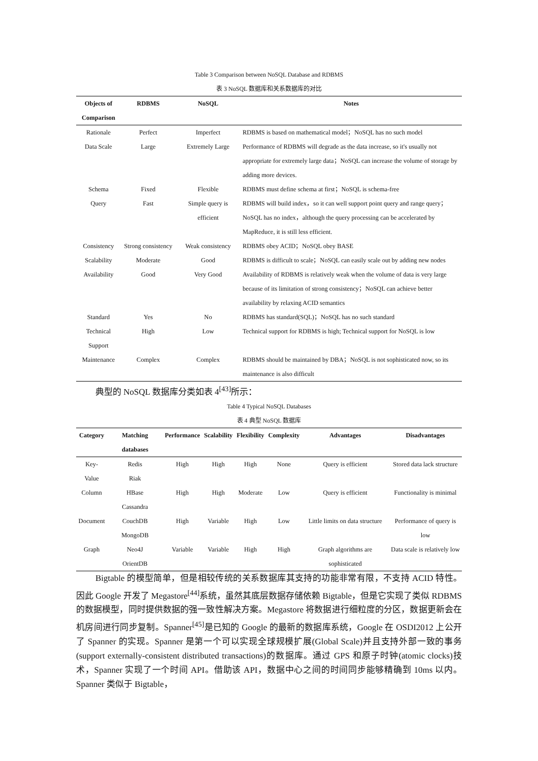Table 3 Comparison between NoSQL Database and RDBMS
表 3 NoSQL 数据库和关系数据库的对比
| Objects of Comparison | RDBMS | NoSQL | Notes |
| --- | --- | --- | --- |
| Rationale | Perfect | Imperfect | RDBMS is based on mathematical model；NoSQL has no such model |
| Data Scale | Large | Extremely Large | Performance of RDBMS will degrade as the data increase, so it's usually not appropriate for extremely large data；NoSQL can increase the volume of storage by adding more devices. |
| Schema | Fixed | Flexible | RDBMS must define schema at first；NoSQL is schema-free |
| Query | Fast | Simple query is efficient | RDBMS will build index，so it can well support point query and range query；NoSQL has no index，although the query processing can be accelerated by MapReduce, it is still less efficient. |
| Consistency | Strong consistency | Weak consistency | RDBMS obey ACID；NoSQL obey BASE |
| Scalability | Moderate | Good | RDBMS is difficult to scale；NoSQL can easily scale out by adding new nodes |
| Availability | Good | Very Good | Availability of RDBMS is relatively weak when the volume of data is very large because of its limitation of strong consistency；NoSQL can achieve better availability by relaxing ACID semantics |
| Standard | Yes | No | RDBMS has standard(SQL)；NoSQL has no such standard |
| Technical Support | High | Low | Technical support for RDBMS is high; Technical support for NoSQL is low |
| Maintenance | Complex | Complex | RDBMS should be maintained by DBA；NoSQL is not sophisticated now, so its maintenance is also difficult |
典型的 NoSQL 数据库分类如表 4<sup>[43]</sup>所示：
Table 4 Typical NoSQL Databases
表 4 典型 NoSQL 数据库
| Category | Matching databases | Performance | Scalability | Flexibility | Complexity | Advantages | Disadvantages |
| --- | --- | --- | --- | --- | --- | --- | --- |
| Key-Value | Redis Riak | High | High | High | None | Query is efficient | Stored data lack structure |
| Column | HBase Cassandra | High | High | Moderate | Low | Query is efficient | Functionality is minimal |
| Document | CouchDB MongoDB | High | Variable | High | Low | Little limits on data structure | Performance of query is low |
| Graph | Neo4J OrientDB | Variable | Variable | High | High | Graph algorithms are sophisticated | Data scale is relatively low |
Bigtable 的模型简单，但是相较传统的关系数据库其支持的功能非常有限，不支持 ACID 特性。因此 Google 开发了 Megastore<sup>[44]</sup>系统，虽然其底层数据存储依赖 Bigtable，但是它实现了类似 RDBMS 的数据模型，同时提供数据的强一致性解决方案。Megastore 将数据进行细粒度的分区，数据更新会在机房间进行同步复制。Spanner<sup>[45]</sup>是已知的 Google 的最新的数据库系统，Google 在 OSDI2012 上公开了 Spanner 的实现。Spanner 是第一个可以实现全球规模扩展(Global Scale)并且支持外部一致的事务(support externally-consistent distributed transactions)的数据库。通过 GPS 和原子时钟(atomic clocks)技术，Spanner 实现了一个时间 API。借助该 API，数据中心之间的时间同步能够精确到 10ms 以内。Spanner 类似于 Bigtable，